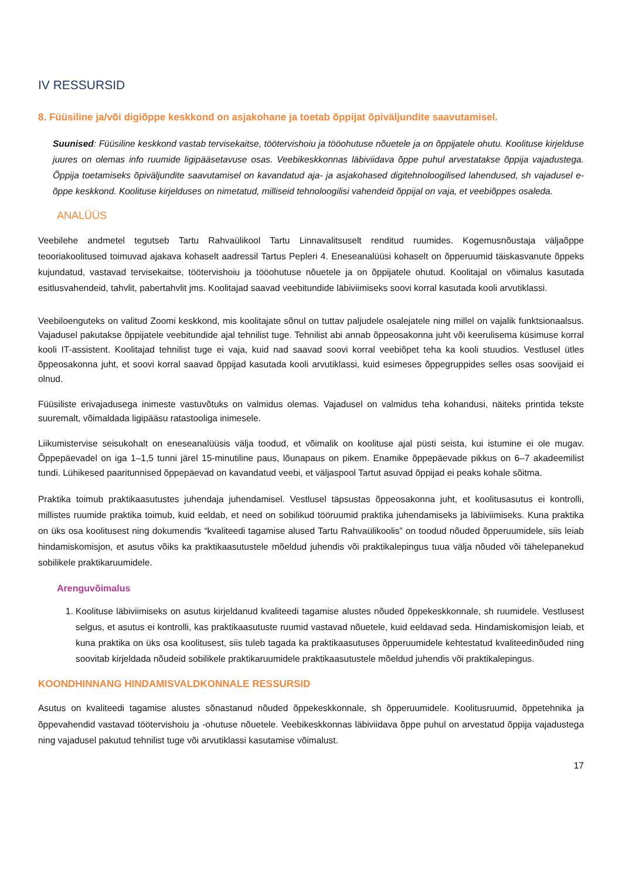IV RESSURSID
8. Füüsiline ja/või digiõppe keskkond on asjakohane ja toetab õppijat õpiväljundite saavutamisel.
Suunised: Füüsiline keskkond vastab tervisekaitse, töötervishoiu ja tööohutuse nõuetele ja on õppijatele ohutu. Koolituse kirjelduse juures on olemas info ruumide ligipääsetavuse osas. Veebikeskkonnas läbiviidava õppe puhul arvestatakse õppija vajadustega. Õppija toetamiseks õpiväljundite saavutamisel on kavandatud aja- ja asjakohased digitehnoloogilised lahendused, sh vajadusel e-õppe keskkond. Koolituse kirjelduses on nimetatud, milliseid tehnoloogilisi vahendeid õppijal on vaja, et veebiõppes osaleda.
ANALÜÜS
Veebilehe andmetel tegutseb Tartu Rahvaülikool Tartu Linnavalitsuselt renditud ruumides. Kogemusnõustaja väljaõppe teooriakoolitused toimuvad ajakava kohaselt aadressil Tartus Pepleri 4. Eneseanalüüsi kohaselt on õpperuumid täiskasvanute õppeks kujundatud, vastavad tervisekaitse, töötervishoiu ja tööohutuse nõuetele ja on õppijatele ohutud. Koolitajal on võimalus kasutada esitlusvahendeid, tahvlit, pabertahvlit jms. Koolitajad saavad veebitundide läbiviimiseks soovi korral kasutada kooli arvutiklassi.
Veebiloenguteks on valitud Zoomi keskkond, mis koolitajate sõnul on tuttav paljudele osalejatele ning millel on vajalik funktsionaalsus. Vajadusel pakutakse õppijatele veebitundide ajal tehnilist tuge. Tehnilist abi annab õppeosakonna juht või keerulisema küsimuse korral kooli IT-assistent. Koolitajad tehnilist tuge ei vaja, kuid nad saavad soovi korral veebiõpet teha ka kooli stuudios. Vestlusel ütles õppeosakonna juht, et soovi korral saavad õppijad kasutada kooli arvutiklassi, kuid esimeses õppegruppides selles osas soovijaid ei olnud.
Füüsiliste erivajadusega inimeste vastuvõtuks on valmidus olemas. Vajadusel on valmidus teha kohandusi, näiteks printida tekste suuremalt, võimaldada ligipääsu ratastooliga inimesele.
Liikumistervise seisukohalt on eneseanalüüsis välja toodud, et võimalik on koolituse ajal püsti seista, kui istumine ei ole mugav. Õppepäevadel on iga 1–1,5 tunni järel 15-minutiline paus, lõunapaus on pikem. Enamike õppepäevade pikkus on 6–7 akadeemilist tundi. Lühikesed paaritunnised õppepäevad on kavandatud veebi, et väljaspool Tartut asuvad õppijad ei peaks kohale sõitma.
Praktika toimub praktikaasutustes juhendaja juhendamisel. Vestlusel täpsustas õppeosakonna juht, et koolitusasutus ei kontrolli, millistes ruumide praktika toimub, kuid eeldab, et need on sobilikud tööruumid praktika juhendamiseks ja läbiviimiseks. Kuna praktika on üks osa koolitusest ning dokumendis “kvaliteedi tagamise alused Tartu Rahvaülikoolis” on toodud nõuded õpperuumidele, siis leiab hindamiskomisjon, et asutus võiks ka praktikaasutustele mõeldud juhendis või praktikalepingus tuua välja nõuded või tähelepanekud sobilikele praktikaruumidele.
Arenguvõimalus
1. Koolituse läbiviimiseks on asutus kirjeldanud kvaliteedi tagamise alustes nõuded õppekeskkonnale, sh ruumidele. Vestlusest selgus, et asutus ei kontrolli, kas praktikaasutuste ruumid vastavad nõuetele, kuid eeldavad seda. Hindamiskomisjon leiab, et kuna praktika on üks osa koolitusest, siis tuleb tagada ka praktikaasutuses õpperuumidele kehtestatud kvaliteedinõuded ning soovitab kirjeldada nõudeid sobilikele praktikaruumidele praktikaasutustele mõeldud juhendis või praktikalepingus.
KOONDHINNANG HINDAMISVALDKONNALE RESSURSID
Asutus on kvaliteedi tagamise alustes sõnastanud nõuded õppekeskkonnale, sh õpperuumidele. Koolitusruumid, õppetehnika ja õppevahendid vastavad töötervishoiu ja -ohutuse nõuetele. Veebikeskkonnas läbiviidava õppe puhul on arvestatud õppija vajadustega ning vajadusel pakutud tehnilist tuge või arvutiklassi kasutamise võimalust.
17